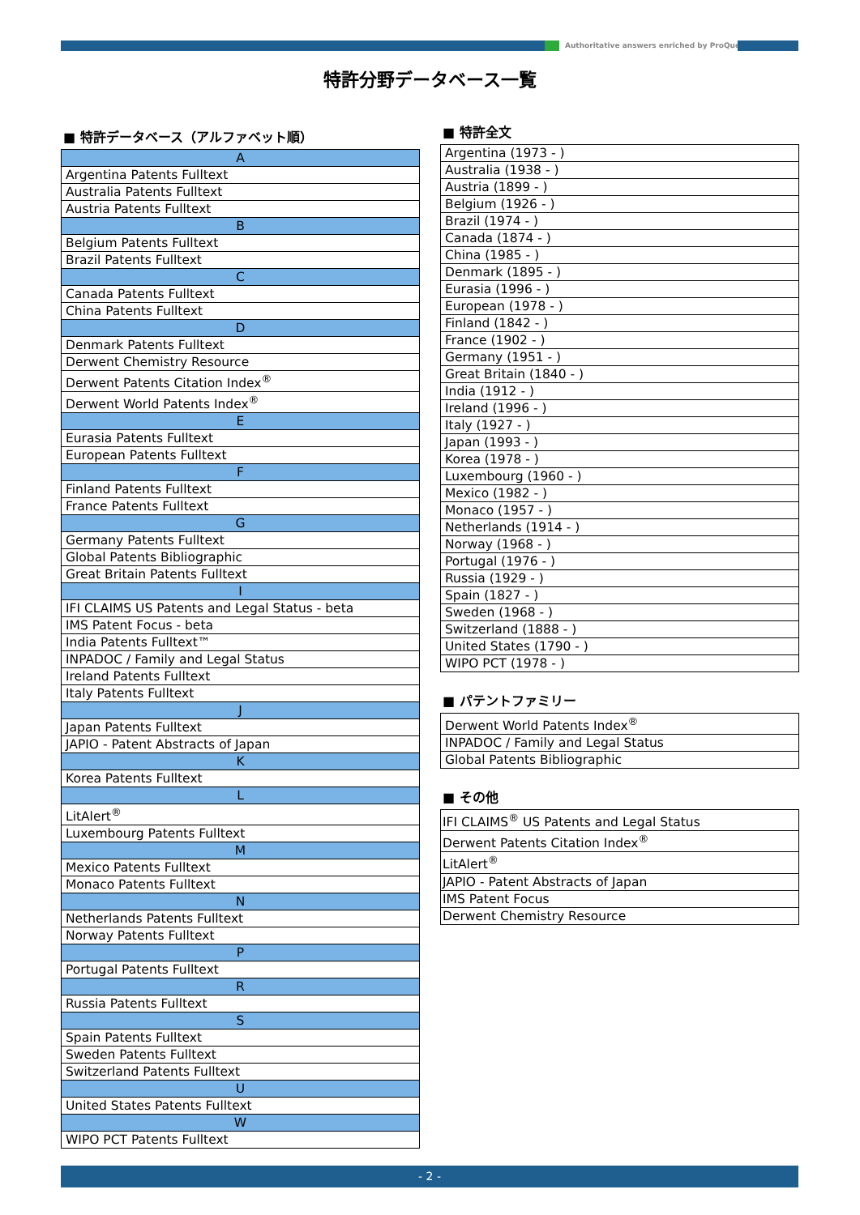Authoritative answers enriched by ProQuest.
特許分野データベース一覧
■ 特許データベース（アルファベット順）
| A |
| Argentina Patents Fulltext |
| Australia Patents Fulltext |
| Austria Patents Fulltext |
| B |
| Belgium Patents Fulltext |
| Brazil Patents Fulltext |
| C |
| Canada Patents Fulltext |
| China Patents Fulltext |
| D |
| Denmark Patents Fulltext |
| Derwent Chemistry Resource |
| Derwent Patents Citation Index<sup>®</sup> |
| Derwent World Patents Index<sup>®</sup> |
| E |
| Eurasia Patents Fulltext |
| European Patents Fulltext |
| F |
| Finland Patents Fulltext |
| France Patents Fulltext |
| G |
| Germany Patents Fulltext |
| Global Patents Bibliographic |
| Great Britain Patents Fulltext |
| I |
| IFI CLAIMS US Patents and Legal Status - beta |
| IMS Patent Focus - beta |
| India Patents Fulltext™ |
| INPADOC / Family and Legal Status |
| Ireland Patents Fulltext |
| Italy Patents Fulltext |
| J |
| Japan Patents Fulltext |
| JAPIO - Patent Abstracts of Japan |
| K |
| Korea Patents Fulltext |
| L |
| LitAlert<sup>®</sup> |
| Luxembourg Patents Fulltext |
| M |
| Mexico Patents Fulltext |
| Monaco Patents Fulltext |
| N |
| Netherlands Patents Fulltext |
| Norway Patents Fulltext |
| P |
| Portugal Patents Fulltext |
| R |
| Russia Patents Fulltext |
| S |
| Spain Patents Fulltext |
| Sweden Patents Fulltext |
| Switzerland Patents Fulltext |
| U |
| United States Patents Fulltext |
| W |
| WIPO PCT Patents Fulltext |
■ 特許全文
| Argentina (1973 - ) |
| Australia (1938 - ) |
| Austria (1899 - ) |
| Belgium (1926 - ) |
| Brazil (1974 - ) |
| Canada (1874 - ) |
| China (1985 - ) |
| Denmark (1895 - ) |
| Eurasia (1996 - ) |
| European (1978 - ) |
| Finland (1842 - ) |
| France (1902 - ) |
| Germany (1951 - ) |
| Great Britain (1840 - ) |
| India (1912 - ) |
| Ireland (1996 - ) |
| Italy (1927 - ) |
| Japan (1993 - ) |
| Korea (1978 - ) |
| Luxembourg (1960 - ) |
| Mexico (1982 - ) |
| Monaco (1957 - ) |
| Netherlands (1914 - ) |
| Norway (1968 - ) |
| Portugal (1976 - ) |
| Russia (1929 - ) |
| Spain (1827 - ) |
| Sweden (1968 - ) |
| Switzerland (1888 - ) |
| United States (1790 - ) |
| WIPO PCT (1978 - ) |
■ パテントファミリー
| Derwent World Patents Index<sup>®</sup> |
| INPADOC / Family and Legal Status |
| Global Patents Bibliographic |
■ その他
| IFI CLAIMS<sup>®</sup> US Patents and Legal Status |
| Derwent Patents Citation Index<sup>®</sup> |
| LitAlert<sup>®</sup> |
| JAPIO - Patent Abstracts of Japan |
| IMS Patent Focus |
| Derwent Chemistry Resource |
- 2 -